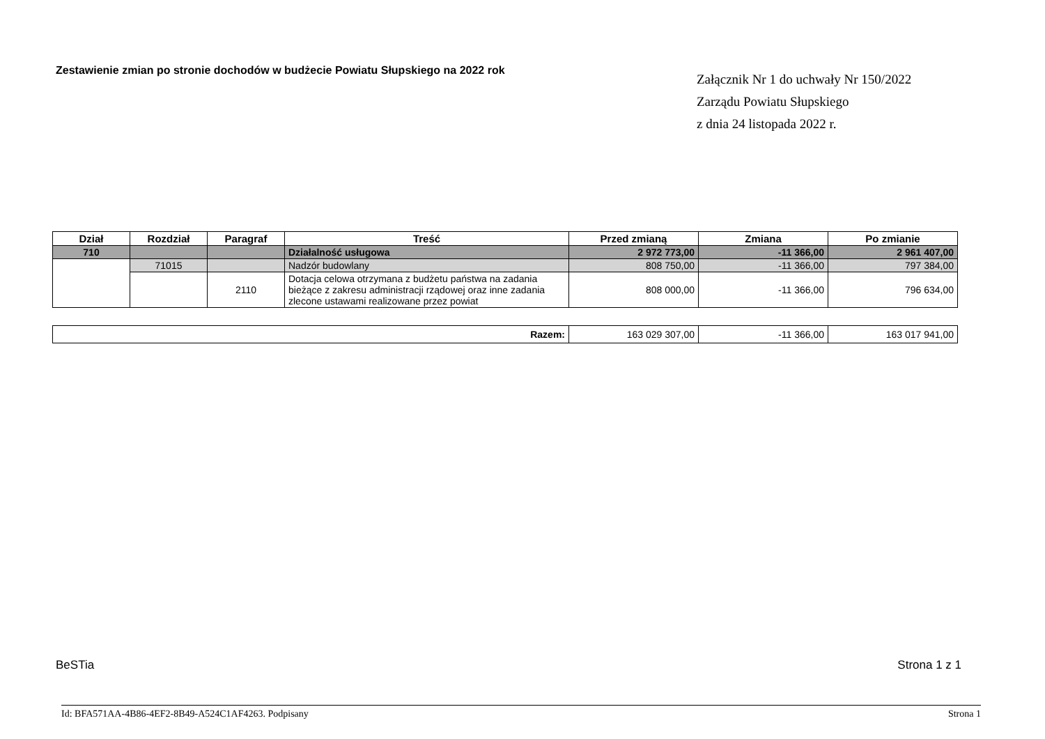Zestawienie zmian po stronie dochodów w budżecie Powiatu Słupskiego na 2022 rok
Załącznik Nr 1 do uchwały Nr 150/2022
Zarządu Powiatu Słupskiego
z dnia 24 listopada 2022 r.
| Dział | Rozdział | Paragraf | Treść | Przed zmianą | Zmiana | Po zmianie |
| --- | --- | --- | --- | --- | --- | --- |
| 710 | | | Działalność usługowa | 2 972 773,00 | -11 366,00 | 2 961 407,00 |
| | 71015 | | Nadzór budowlany | 808 750,00 | -11 366,00 | 797 384,00 |
| | | 2110 | Dotacja celowa otrzymana z budżetu państwa na zadania bieżące z zakresu administracji rządowej oraz inne zadania zlecone ustawami realizowane przez powiat | 808 000,00 | -11 366,00 | 796 634,00 |
| Razem: | 163 029 307,00 | -11 366,00 | 163 017 941,00 |
BeSTia Strona 1 z 1
Id: BFA571AA-4B86-4EF2-8B49-A524C1AF4263. Podpisany Strona 1